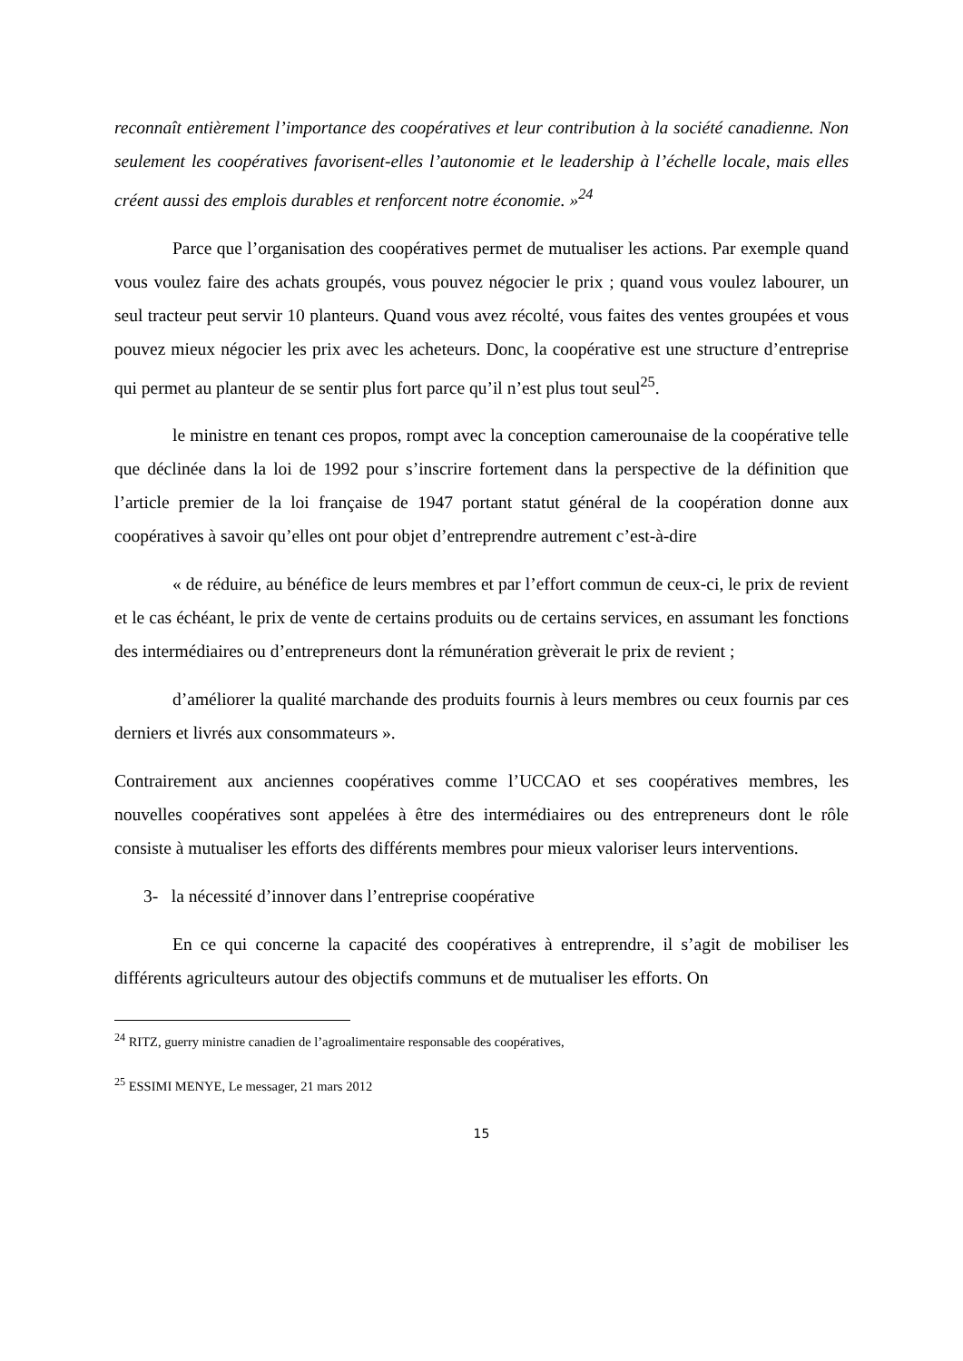reconnaît entièrement l’importance des coopératives et leur contribution à la société canadienne. Non seulement les coopératives favorisent-elles l’autonomie et le leadership à l’échelle locale, mais elles créent aussi des emplois durables et renforcent notre économie. »<sup>24</sup>
Parce que l’organisation des coopératives permet de mutualiser les actions. Par exemple quand vous voulez faire des achats groupés, vous pouvez négocier le prix ; quand vous voulez labourer, un seul tracteur peut servir 10 planteurs. Quand vous avez récolté, vous faites des ventes groupées et vous pouvez mieux négocier les prix avec les acheteurs. Donc, la coopérative est une structure d’entreprise qui permet au planteur de se sentir plus fort parce qu’il n’est plus tout seul<sup>25</sup>.
le ministre en tenant ces propos, rompt avec la conception camerounaise de la coopérative telle que déclinée dans la loi de 1992 pour s’inscrire fortement dans la perspective de la définition que l’article premier de la loi française de 1947 portant statut général de la coopération donne aux coopératives à savoir qu’elles ont pour objet d’entreprendre autrement c’est-à-dire
« de réduire, au bénéfice de leurs membres et par l’effort commun de ceux-ci, le prix de revient et le cas échéant, le prix de vente de certains produits ou de certains services, en assumant les fonctions des intermédiaires ou d’entrepreneurs dont la rémunération grèverait le prix de revient ;
d’améliorer la qualité marchande des produits fournis à leurs membres ou ceux fournis par ces derniers et livrés aux consommateurs ».
Contrairement aux anciennes coopératives comme l’UCCAO et ses coopératives membres, les nouvelles coopératives sont appelées à être des intermédiaires ou des entrepreneurs dont le rôle consiste à mutualiser les efforts des différents membres pour mieux valoriser leurs interventions.
3- la nécessité d’innover dans l’entreprise coopérative
En ce qui concerne la capacité des coopératives à entreprendre, il s’agit de mobiliser les différents agriculteurs autour des objectifs communs et de mutualiser les efforts. On
<sup>24</sup> RITZ, guerry ministre canadien de l’agroalimentaire responsable des coopératives,
<sup>25</sup> ESSIMI MENYE, Le messager, 21 mars 2012
15